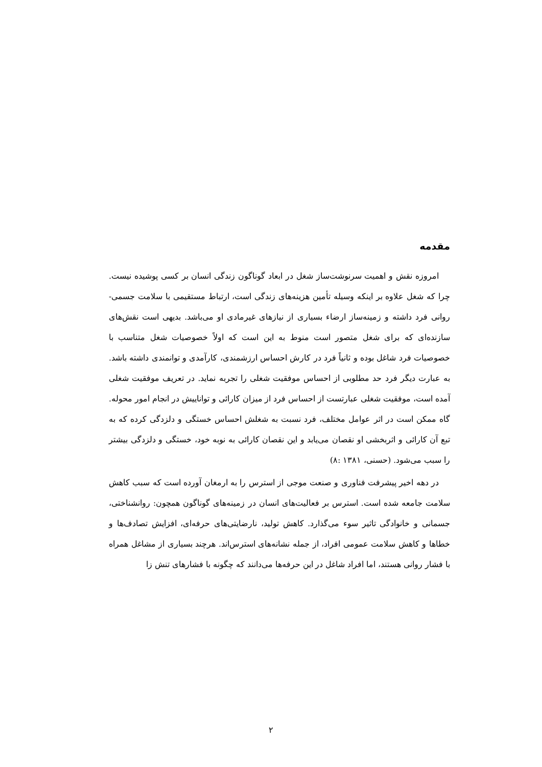مقدمه
امروزه نقش و اهمیت سرنوشت‌ساز شغل در ابعاد گوناگون زندگی انسان بر کسی پوشیده نیست. چرا که شغل علاوه بر اینکه وسیله تأمین هزینه‌های زندگی است، ارتباط مستقیمی با سلامت جسمی- روانی فرد داشته و زمینه‌ساز ارضاء بسیاری از نیازهای غیرمادی او می‌باشد. بدیهی است نقش‌های سازنده‌ای که برای شغل متصور است منوط به این است که اولاً خصوصیات شغل متناسب با خصوصیات فرد شاغل بوده و ثانیاً فرد در کارش احساس ارزشمندی، کارآمدی و توانمندی داشته باشد. به عبارت دیگر فرد حد مطلوبی از احساس موفقیت شغلی را تجربه نماید. در تعریف موفقیت شغلی آمده است، موفقیت شغلی عبارتست از احساس فرد از میزان کارائی و تواناییش در انجام امور محوله. گاه ممکن است در اثر عوامل مختلف، فرد نسبت به شغلش احساس خستگی و دلزدگی کرده که به تبع آن کارائی و اثربخشی او نقصان می‌یابد و این نقصان کارائی به نوبه خود، خستگی و دلزدگی بیشتر را سبب می‌شود. (حسنی، ۱۳۸۱ :۸)
در دهه اخیر پیشرفت فناوری و صنعت موجی از استرس را به ارمغان آورده است که سبب کاهش سلامت جامعه شده است. استرس بر فعالیت‌های انسان در زمینه‌های گوناگون همچون: روانشناختی، جسمانی و خانوادگی تاثیر سوء می‌گذارد. کاهش تولید، نارضایتی‌های حرفه‌ای، افزایش تصادف‌ها و خطاها و کاهش سلامت عمومی افراد، از جمله نشانه‌های استرس‌اند. هرچند بسیاری از مشاغل همراه با فشار روانی هستند، اما افراد شاغل در این حرفه‌ها می‌دانند که چگونه با فشارهای تنش زا
۲